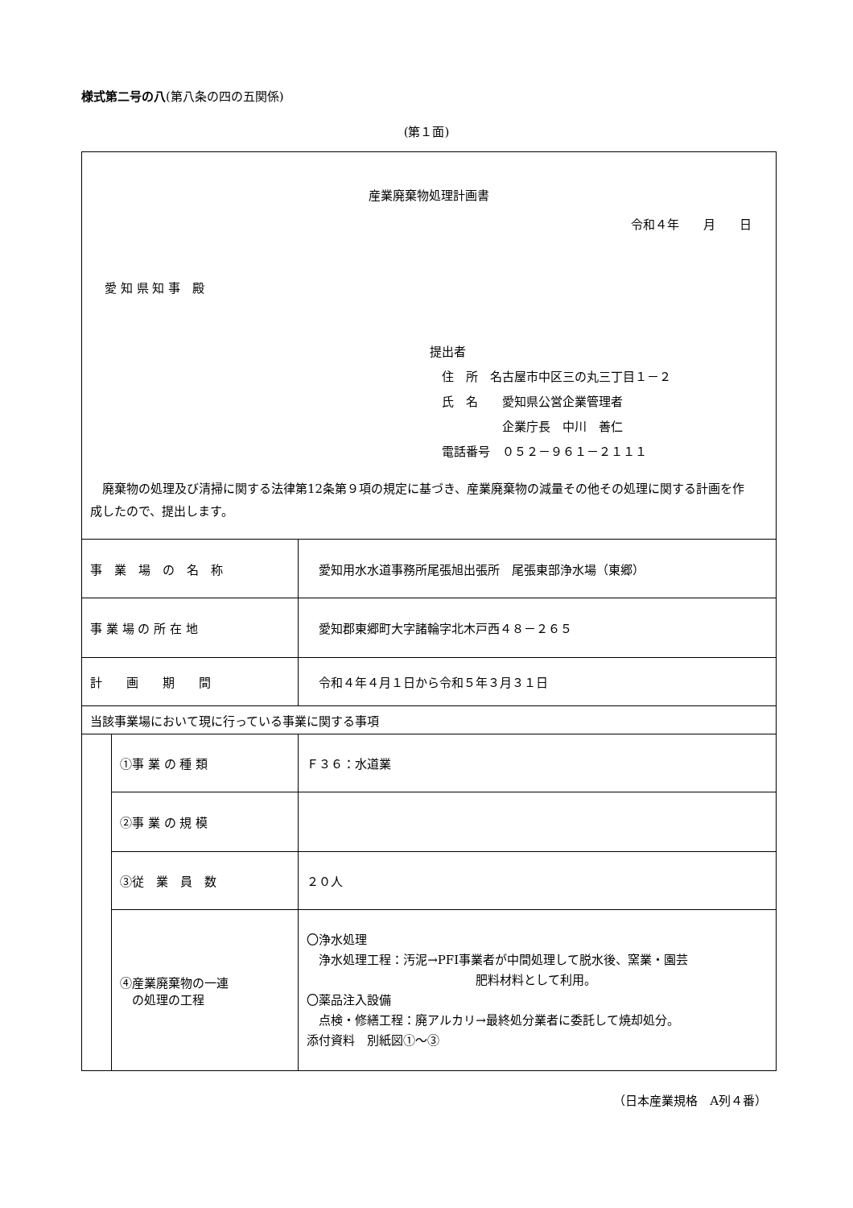様式第二号の八(第八条の四の五関係)
(第１面)
| 産業廃棄物処理計画書 令和４年 月 日 愛 知 県 知 事 殿 提出者 住 所 名古屋市中区三の丸三丁目１－２ 氏 名 愛知県公営企業管理者 企業庁長 中川 善仁 電話番号 ０５２－９６１－２１１１ 廃棄物の処理及び清掃に関する法律第12条第９項の規定に基づき、産業廃棄物の減量その他その処理に関する計画を作成したので、提出します。 | | |
| 事 業 場 の 名 称 | | 愛知用水水道事務所尾張旭出張所 尾張東部浄水場（東郷） |
| 事 業 場 の 所 在 地 | | 愛知郡東郷町大字諸輪字北木戸西４８－２６５ |
| 計 画 期 間 | | 令和４年４月１日から令和５年３月３１日 |
| 当該事業場において現に行っている事業に関する事項 | | |
| | ①事 業 の 種 類 | Ｆ３６：水道業 |
| | ②事 業 の 規 模 | |
| | ③従 業 員 数 | ２０人 |
| | ④産業廃棄物の一連 の処理の工程 | 〇浄水処理 浄水処理工程：汚泥→PFI事業者が中間処理して脱水後、窯業・園芸 肥料材料として利用。 〇薬品注入設備 点検・修繕工程：廃アルカリ→最終処分業者に委託して焼却処分。 添付資料 別紙図①～③ |
（日本産業規格　A列４番）